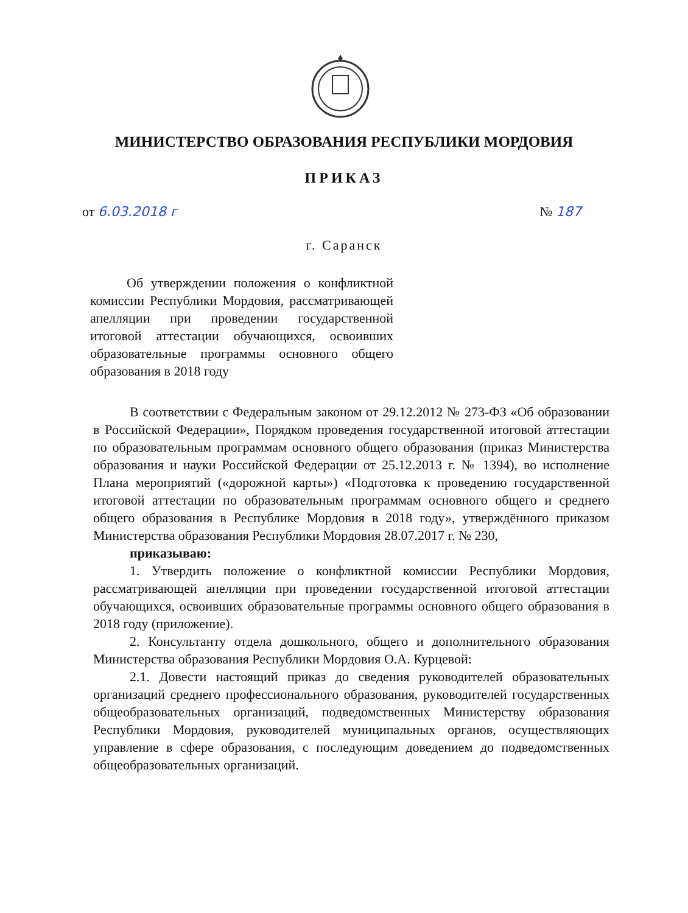МИНИСТЕРСТВО ОБРАЗОВАНИЯ РЕСПУБЛИКИ МОРДОВИЯ
ПРИКАЗ
от 6.03.2018 г № 187
г. Саранск
Об утверждении положения о конфликтной комиссии Республики Мордовия, рассматривающей апелляции при проведении государственной итоговой аттестации обучающихся, освоивших образовательные программы основного общего образования в 2018 году
В соответствии с Федеральным законом от 29.12.2012 № 273-ФЗ «Об образовании в Российской Федерации», Порядком проведения государственной итоговой аттестации по образовательным программам основного общего образования (приказ Министерства образования и науки Российской Федерации от 25.12.2013 г. № 1394), во исполнение Плана мероприятий («дорожной карты») «Подготовка к проведению государственной итоговой аттестации по образовательным программам основного общего и среднего общего образования в Республике Мордовия в 2018 году», утверждённого приказом Министерства образования Республики Мордовия 28.07.2017 г. № 230,
приказываю:
1. Утвердить положение о конфликтной комиссии Республики Мордовия, рассматривающей апелляции при проведении государственной итоговой аттестации обучающихся, освоивших образовательные программы основного общего образования в 2018 году (приложение).
2. Консультанту отдела дошкольного, общего и дополнительного образования Министерства образования Республики Мордовия О.А. Курцевой:
2.1. Довести настоящий приказ до сведения руководителей образовательных организаций среднего профессионального образования, руководителей государственных общеобразовательных организаций, подведомственных Министерству образования Республики Мордовия, руководителей муниципальных органов, осуществляющих управление в сфере образования, с последующим доведением до подведомственных общеобразовательных организаций.